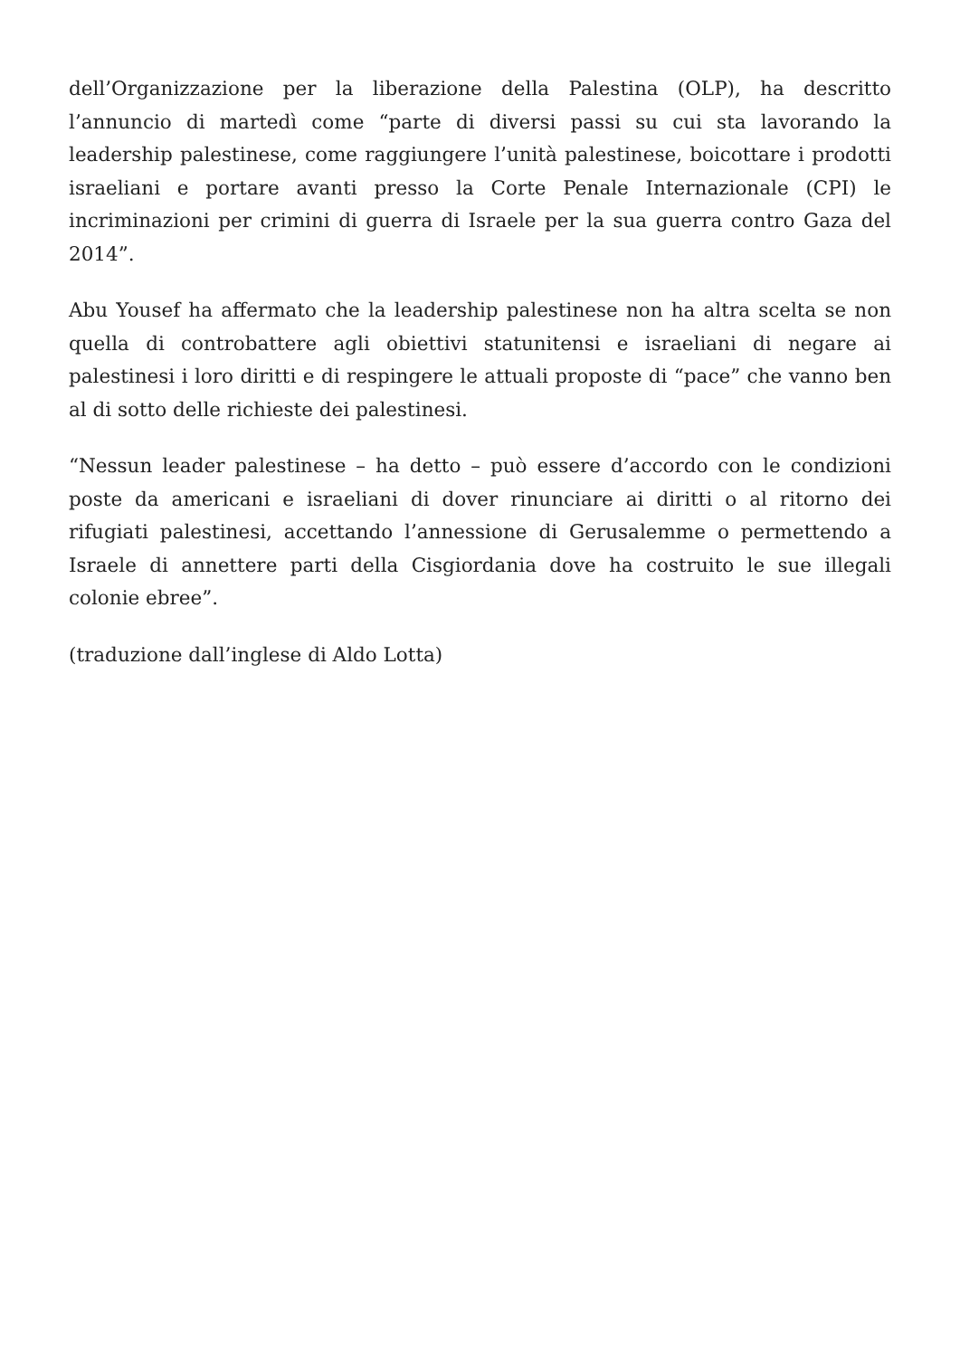dell’Organizzazione per la liberazione della Palestina (OLP), ha descritto l’annuncio di martedì come “parte di diversi passi su cui sta lavorando la leadership palestinese, come raggiungere l’unità palestinese, boicottare i prodotti israeliani e portare avanti presso la Corte Penale Internazionale (CPI) le incriminazioni per crimini di guerra di Israele per la sua guerra contro Gaza del 2014”.
Abu Yousef ha affermato che la leadership palestinese non ha altra scelta se non quella di controbattere agli obiettivi statunitensi e israeliani di negare ai palestinesi i loro diritti e di respingere le attuali proposte di “pace” che vanno ben al di sotto delle richieste dei palestinesi.
“Nessun leader palestinese – ha detto – può essere d’accordo con le condizioni poste da americani e israeliani di dover rinunciare ai diritti o al ritorno dei rifugiati palestinesi, accettando l’annessione di Gerusalemme o permettendo a Israele di annettere parti della Cisgiordania dove ha costruito le sue illegali colonie ebree”.
(traduzione dall’inglese di Aldo Lotta)